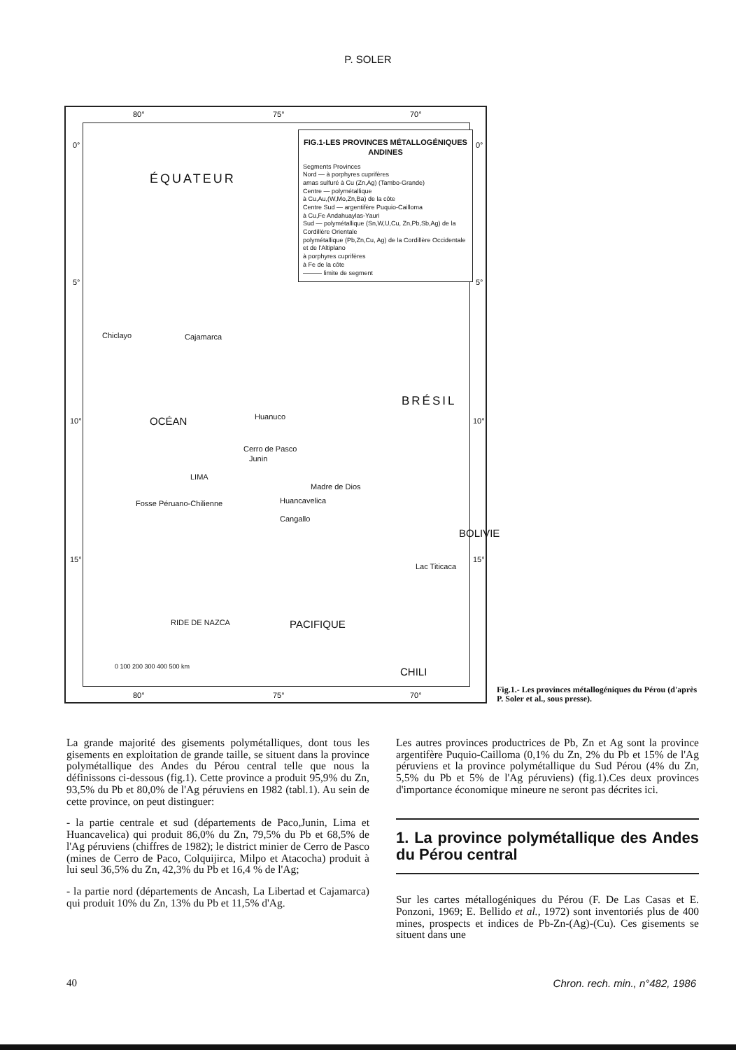P. SOLER
80° 75° 70°
0°
5°
10°
15°
0°
5°
10°
15°
ÉQUATEUR
Chiclayo Cajamarca
Huanuco
Cerro de Pasco
Junin
LIMA
Huancavelica
Cangallo
BRÉSIL
BOLIVIE
CHILI
OCÉAN
PACIFIQUE
Fosse Péruano-Chilienne
RIDE DE NAZCA
Madre de Dios
Lac Titicaca
0 100 200 300 400 500 km
80° 75° 70°
FIG.1-LES PROVINCES MÉTALLOGÉNIQUES ANDINES
Segments Provinces
Nord — à porphyres cuprifères
amas sulfuré à Cu (Zn,Ag) (Tambo-Grande)
Centre — polymétallique
à Cu,Au,(W,Mo,Zn,Ba) de la côte
Centre Sud — argentifère Puquio-Cailloma
à Cu,Fe Andahuaylas-Yauri
Sud — polymétallique (Sn,W,U,Cu, Zn,Pb,Sb,Ag) de la Cordillère Orientale
polymétallique (Pb,Zn,Cu, Ag) de la Cordillère Occidentale et de l'Altiplano
à porphyres cuprifères
à Fe de la côte
——— limite de segment
Fig.1.- Les provinces métallogéniques du Pérou (d'après P. Soler et al., sous presse).
La grande majorité des gisements polymétalliques, dont tous les gisements en exploitation de grande taille, se situent dans la province polymétallique des Andes du Pérou central telle que nous la définissons ci-dessous (fig.1). Cette province a produit 95,9% du Zn, 93,5% du Pb et 80,0% de l'Ag péruviens en 1982 (tabl.1). Au sein de cette province, on peut distinguer:
- la partie centrale et sud (départements de Paco,Junin, Lima et Huancavelica) qui produit 86,0% du Zn, 79,5% du Pb et 68,5% de l'Ag péruviens (chiffres de 1982); le district minier de Cerro de Pasco (mines de Cerro de Paco, Colquijirca, Milpo et Atacocha) produit à lui seul 36,5% du Zn, 42,3% du Pb et 16,4 % de l'Ag;
- la partie nord (départements de Ancash, La Libertad et Cajamarca) qui produit 10% du Zn, 13% du Pb et 11,5% d'Ag.
Les autres provinces productrices de Pb, Zn et Ag sont la province argentifère Puquio-Cailloma (0,1% du Zn, 2% du Pb et 15% de l'Ag péruviens et la province polymétallique du Sud Pérou (4% du Zn, 5,5% du Pb et 5% de l'Ag péruviens) (fig.1).Ces deux provinces d'importance économique mineure ne seront pas décrites ici.
1. La province polymétallique des Andes du Pérou central
Sur les cartes métallogéniques du Pérou (F. De Las Casas et E. Ponzoni, 1969; E. Bellido et al., 1972) sont inventoriés plus de 400 mines, prospects et indices de Pb-Zn-(Ag)-(Cu). Ces gisements se situent dans une
40 Chron. rech. min., n°482, 1986